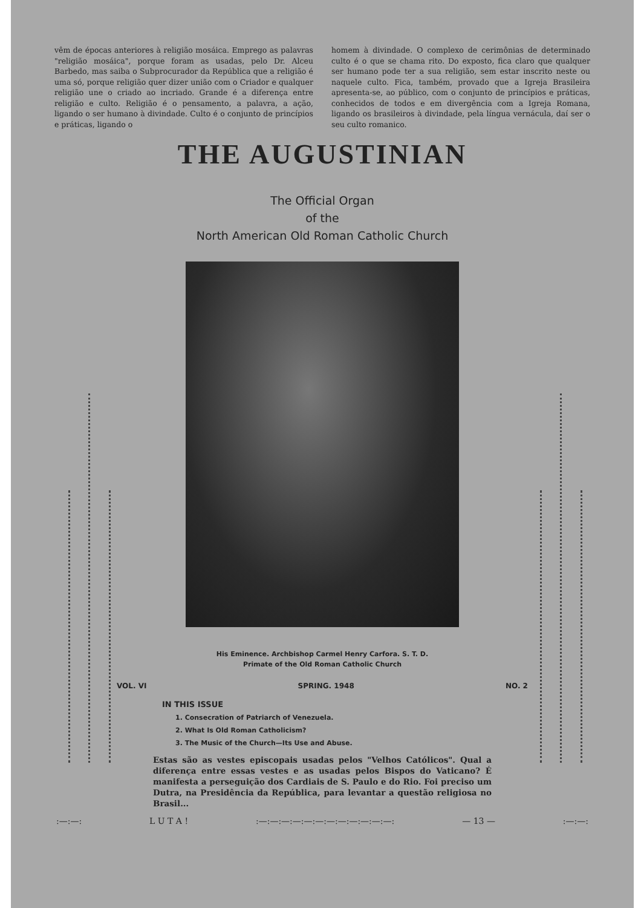vêm de épocas anteriores à religião mosáica. Emprego as palavras "religião mosáica", porque foram as usadas, pelo Dr. Alceu Barbedo, mas saiba o Subprocurador da República que a religião é uma só, porque religião quer dizer união com o Criador e qualquer religião une o criado ao incriado. Grande é a diferença entre religião e culto. Religião é o pensamento, a palavra, a ação, ligando o ser humano à divindade. Culto é o conjunto de princípios e práticas, ligando o
homem à divindade. O complexo de cerimônias de determinado culto é o que se chama rito. Do exposto, fica claro que qualquer ser humano pode ter a sua religião, sem estar inscrito neste ou naquele culto. Fica, também, provado que a Igreja Brasileira apresenta-se, ao público, com o conjunto de princípios e práticas, conhecidos de todos e em divergência com a Igreja Romana, ligando os brasileiros à divindade, pela língua vernácula, daí ser o seu culto romanico.
THE AUGUSTINIAN
The Official Organ
of the
North American Old Roman Catholic Church
His Eminence. Archbishop Carmel Henry Carfora. S. T. D.
Primate of the Old Roman Catholic Church
VOL. VI SPRING. 1948 NO. 2
IN THIS ISSUE
1. Consecration of Patriarch of Venezuela.
2. What Is Old Roman Catholicism?
3. The Music of the Church—Its Use and Abuse.
Estas são as vestes episcopais usadas pelos "Velhos Católicos". Qual a diferença entre essas vestes e as usadas pelos Bispos do Vaticano? É manifesta a perseguição dos Cardiais de S. Paulo e do Rio. Foi preciso um Dutra, na Presidência da República, para levantar a questão religiosa no Brasil...
:—:—: L U T A ! :—:—:—:—:—:—:—:—:—:—:—:—: — 13 — :—:—: